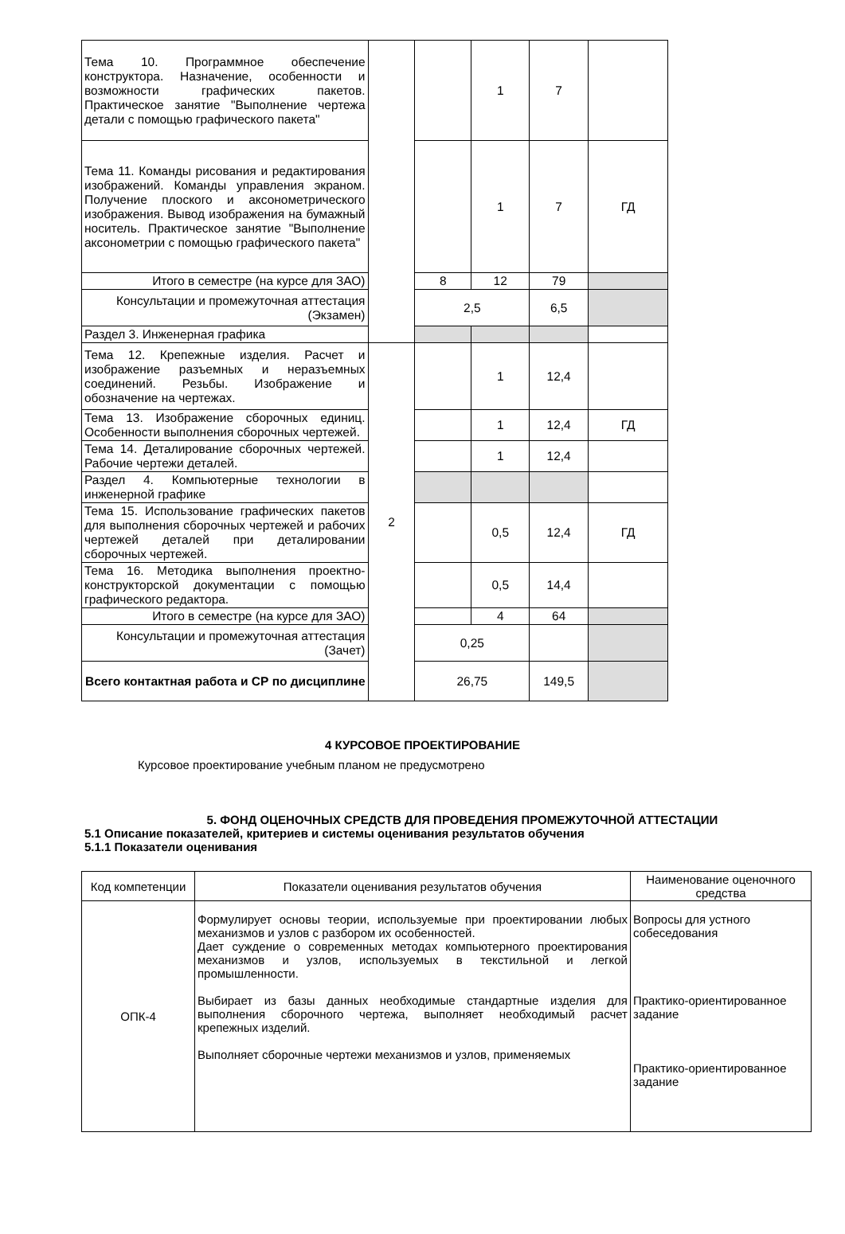| Тема 10. Программное обеспечение конструктора. Назначение, особенности и возможности графических пакетов. Практическое занятие "Выполнение чертежа детали с помощью графического пакета" | | | 1 | 7 | |
| Тема 11. Команды рисования и редактирования изображений. Команды управления экраном. Получение плоского и аксонометрического изображения. Вывод изображения на бумажный носитель. Практическое занятие "Выполнение аксонометрии с помощью графического пакета" | | | 1 | 7 | ГД |
| Итого в семестре (на курсе для ЗАО) | | 8 | 12 | 79 | |
| Консультации и промежуточная аттестация (Экзамен) | | 2,5 | | 6,5 | |
| Раздел 3. Инженерная графика | | | | | |
| Тема 12. Крепежные изделия. Расчет и изображение разъемных и неразъемных соединений. Резьбы. Изображение и обозначение на чертежах. | 2 | | 1 | 12,4 | |
| Тема 13. Изображение сборочных единиц. Особенности выполнения сборочных чертежей. | | | 1 | 12,4 | ГД |
| Тема 14. Деталирование сборочных чертежей. Рабочие чертежи деталей. | | | 1 | 12,4 | |
| Раздел 4. Компьютерные технологии в инженерной графике | | | | | |
| Тема 15. Использование графических пакетов для выполнения сборочных чертежей и рабочих чертежей деталей при деталировании сборочных чертежей. | | | 0,5 | 12,4 | ГД |
| Тема 16. Методика выполнения проектно-конструкторской документации с помощью графического редактора. | | | 0,5 | 14,4 | |
| Итого в семестре (на курсе для ЗАО) | | | 4 | 64 | |
| Консультации и промежуточная аттестация (Зачет) | | 0,25 | | | |
| Всего контактная работа и СР по дисциплине | | 26,75 | | 149,5 | |
4 КУРСОВОЕ ПРОЕКТИРОВАНИЕ
Курсовое проектирование учебным планом не предусмотрено
5. ФОНД ОЦЕНОЧНЫХ СРЕДСТВ ДЛЯ ПРОВЕДЕНИЯ ПРОМЕЖУТОЧНОЙ АТТЕСТАЦИИ
5.1 Описание показателей, критериев и системы оценивания результатов обучения
5.1.1 Показатели оценивания
| Код компетенции | Показатели оценивания результатов обучения | Наименование оценочного средства |
| ОПК-4 | Формулирует основы теории, используемые при проектировании любых механизмов и узлов с разбором их особенностей. Дает суждение о современных методах компьютерного проектирования механизмов и узлов, используемых в текстильной и легкой промышленности. Выбирает из базы данных необходимые стандартные изделия для выполнения сборочного чертежа, выполняет необходимый расчет крепежных изделий. Выполняет сборочные чертежи механизмов и узлов, применяемых | Вопросы для устного собеседования Практико-ориентированное задание Практико-ориентированное задание |